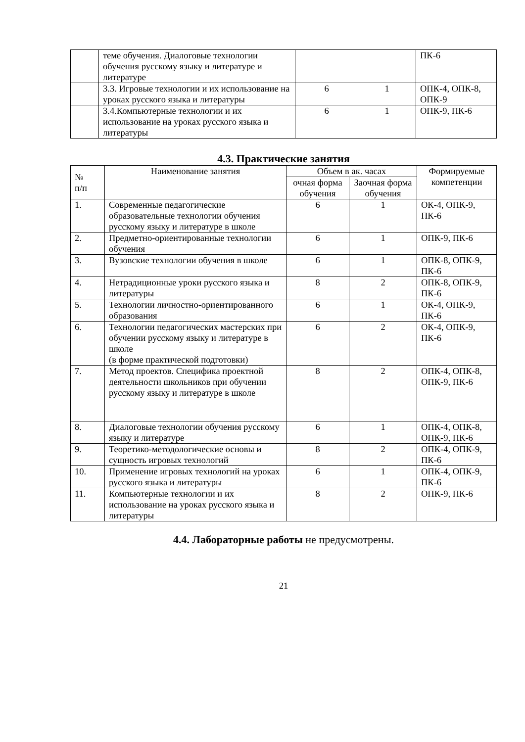| | теме обучения. Диалоговые технологии обучения русскому языку и литературе и литературе | | | ПК-6 |
| | 3.3. Игровые технологии и их использование на уроках русского языка и литературы | 6 | 1 | ОПК-4, ОПК-8, ОПК-9 |
| | 3.4.Компьютерные технологии и их использование на уроках русского языка и литературы | 6 | 1 | ОПК-9, ПК-6 |
4.3. Практические занятия
| № п/п | Наименование занятия | Объем в ак. часах | | Формируемые компетенции |
| --- | --- | --- | --- | --- |
| | | очная форма обучения | Заочная форма обучения | |
| 1. | Современные педагогические образовательные технологии обучения русскому языку и литературе в школе | 6 | 1 | ОК-4, ОПК-9, ПК-6 |
| 2. | Предметно-ориентированные технологии обучения | 6 | 1 | ОПК-9, ПК-6 |
| 3. | Вузовские технологии обучения в школе | 6 | 1 | ОПК-8, ОПК-9, ПК-6 |
| 4. | Нетрадиционные уроки русского языка и литературы | 8 | 2 | ОПК-8, ОПК-9, ПК-6 |
| 5. | Технологии личностно-ориентированного образования | 6 | 1 | ОК-4, ОПК-9, ПК-6 |
| 6. | Технологии педагогических мастерских при обучении русскому языку и литературе в школе (в форме практической подготовки) | 6 | 2 | ОК-4, ОПК-9, ПК-6 |
| 7. | Метод проектов. Специфика проектной деятельности школьников при обучении русскому языку и литературе в школе | 8 | 2 | ОПК-4, ОПК-8, ОПК-9, ПК-6 |
| 8. | Диалоговые технологии обучения русскому языку и литературе | 6 | 1 | ОПК-4, ОПК-8, ОПК-9, ПК-6 |
| 9. | Теоретико-методологические основы и сущность игровых технологий | 8 | 2 | ОПК-4, ОПК-9, ПК-6 |
| 10. | Применение игровых технологий на уроках русского языка и литературы | 6 | 1 | ОПК-4, ОПК-9, ПК-6 |
| 11. | Компьютерные технологии и их использование на уроках русского языка и литературы | 8 | 2 | ОПК-9, ПК-6 |
4.4. Лабораторные работы не предусмотрены.
21